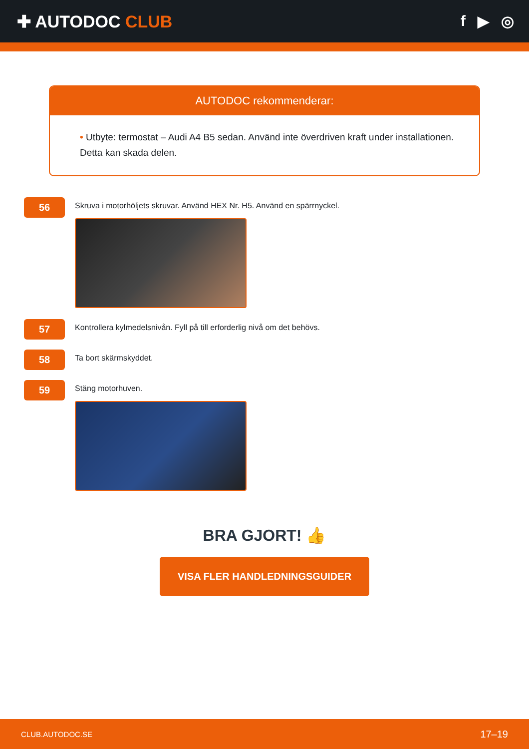✚ AUTODOC CLUB f ▶ ◎
AUTODOC rekommenderar:
• Utbyte: termostat – Audi A4 B5 sedan. Använd inte överdriven kraft under installationen. Detta kan skada delen.
56
Skruva i motorhöljets skruvar. Använd HEX Nr. H5. Använd en spärrnyckel.
57
Kontrollera kylmedelsnivån. Fyll på till erforderlig nivå om det behövs.
58
Ta bort skärmskyddet.
59
Stäng motorhuven.
BRA GJORT! 👍
VISA FLER HANDLEDNINGSGUIDER
CLUB.AUTODOC.SE 17–19